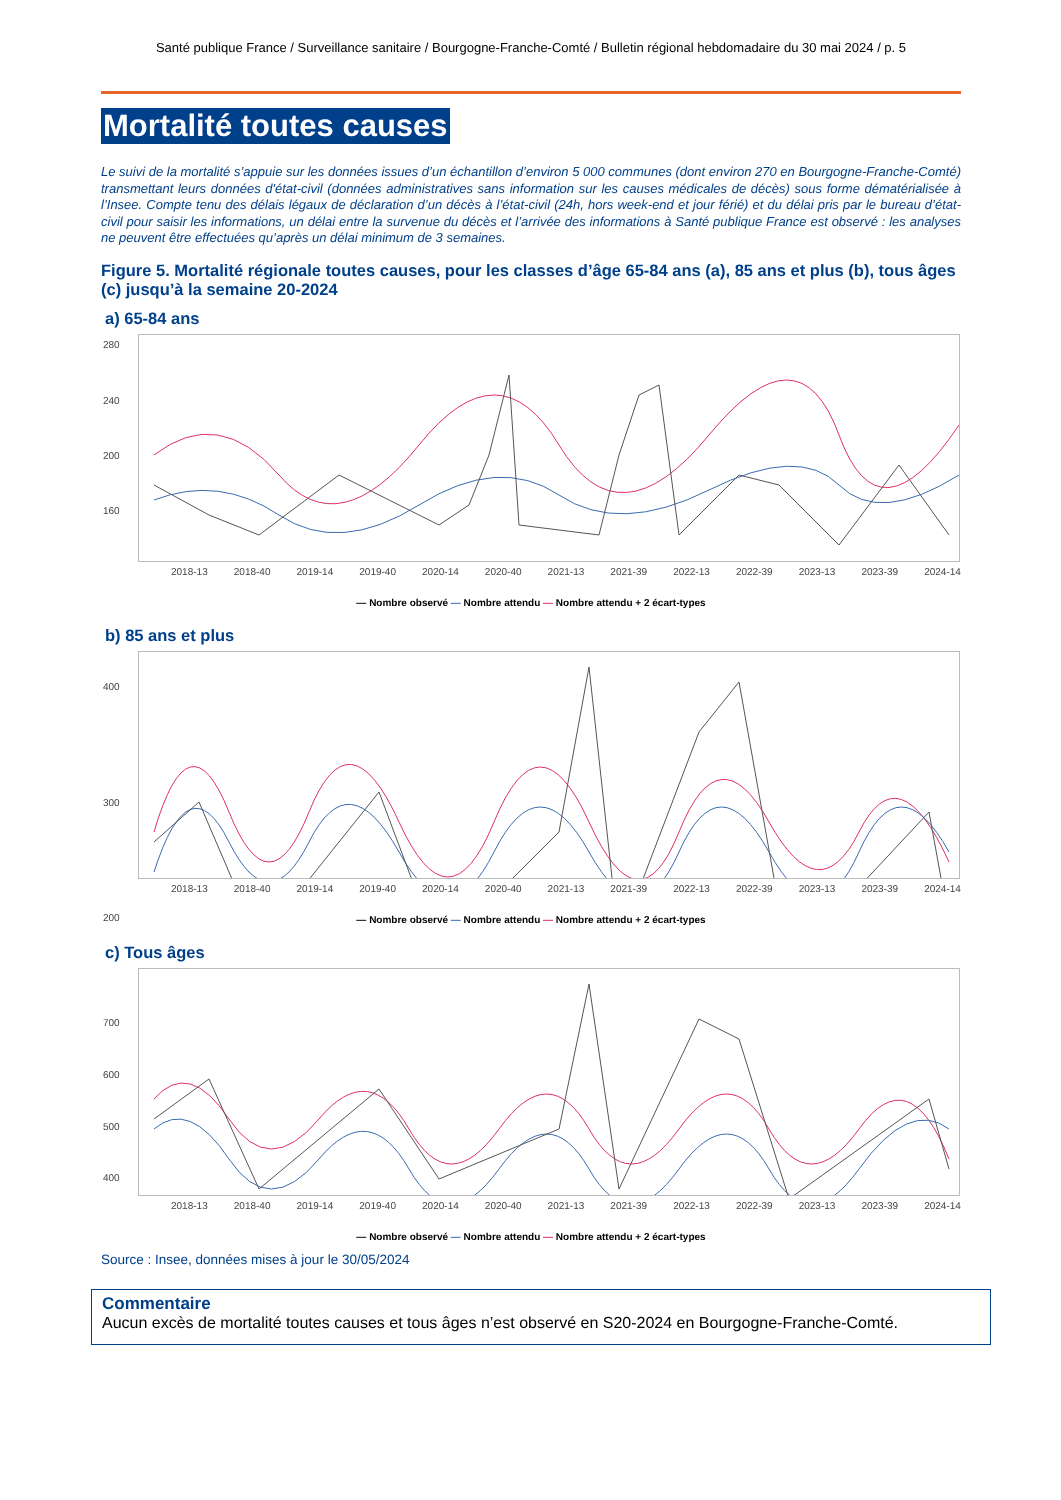Santé publique France / Surveillance sanitaire / Bourgogne-Franche-Comté / Bulletin régional hebdomadaire du 30 mai 2024 / p. 5
Mortalité toutes causes
Le suivi de la mortalité s’appuie sur les données issues d’un échantillon d’environ 5 000 communes (dont environ 270 en Bourgogne-Franche-Comté) transmettant leurs données d'état-civil (données administratives sans information sur les causes médicales de décès) sous forme dématérialisée à l’Insee. Compte tenu des délais légaux de déclaration d’un décès à l’état-civil (24h, hors week-end et jour férié) et du délai pris par le bureau d’état-civil pour saisir les informations, un délai entre la survenue du décès et l’arrivée des informations à Santé publique France est observé : les analyses ne peuvent être effectuées qu’après un délai minimum de 3 semaines.
Figure 5. Mortalité régionale toutes causes, pour les classes d’âge 65-84 ans (a), 85 ans et plus (b), tous âges (c) jusqu’à la semaine 20-2024
a) 65-84 ans
280
240
200
160
2018-13 2018-40 2019-14 2019-40 2020-14 2020-40 2021-13 2021-39 2022-13 2022-39 2023-13 2023-39 2024-14
— Nombre observé — Nombre attendu — Nombre attendu + 2 écart-types
b) 85 ans et plus
400
300
200
2018-13 2018-40 2019-14 2019-40 2020-14 2020-40 2021-13 2021-39 2022-13 2022-39 2023-13 2023-39 2024-14
— Nombre observé — Nombre attendu — Nombre attendu + 2 écart-types
c) Tous âges
700
600
500
400
2018-13 2018-40 2019-14 2019-40 2020-14 2020-40 2021-13 2021-39 2022-13 2022-39 2023-13 2023-39 2024-14
— Nombre observé — Nombre attendu — Nombre attendu + 2 écart-types
Source : Insee, données mises à jour le 30/05/2024
Commentaire
Aucun excès de mortalité toutes causes et tous âges n’est observé en S20-2024 en Bourgogne-Franche-Comté.